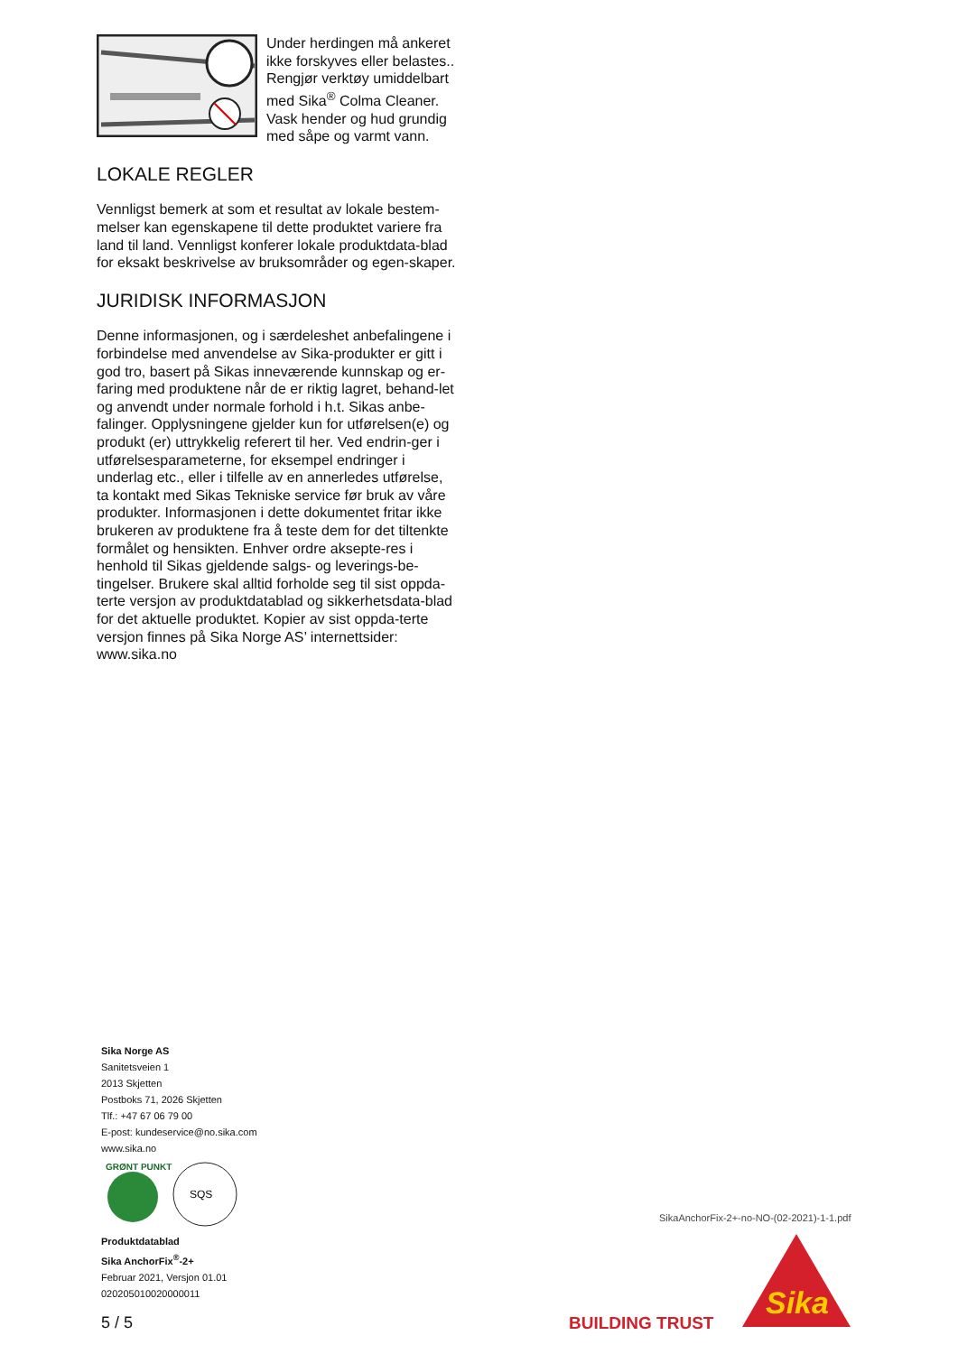Under herdingen må ankeret ikke forskyves eller belastes.. Rengjør verktøy umiddelbart med Sika<sup>®</sup> Colma Cleaner.
Vask hender og hud grundig med såpe og varmt vann.
LOKALE REGLER
Vennligst bemerk at som et resultat av lokale bestem-melser kan egenskapene til dette produktet variere fra land til land. Vennligst konferer lokale produktdata-blad for eksakt beskrivelse av bruksområder og egen-skaper.
JURIDISK INFORMASJON
Denne informasjonen, og i særdeleshet anbefalingene i forbindelse med anvendelse av Sika-produkter er gitt i god tro, basert på Sikas inneværende kunnskap og er-faring med produktene når de er riktig lagret, behand-let og anvendt under normale forhold i h.t. Sikas anbe-falinger. Opplysningene gjelder kun for utførelsen(e) og produkt (er) uttrykkelig referert til her. Ved endrin-ger i utførelsesparameterne, for eksempel endringer i underlag etc., eller i tilfelle av en annerledes utførelse, ta kontakt med Sikas Tekniske service før bruk av våre produkter. Informasjonen i dette dokumentet fritar ikke brukeren av produktene fra å teste dem for det tiltenkte formålet og hensikten. Enhver ordre aksepte-res i henhold til Sikas gjeldende salgs- og leverings-be-tingelser. Brukere skal alltid forholde seg til sist oppda-terte versjon av produktdatablad og sikkerhetsdata-blad for det aktuelle produktet. Kopier av sist oppda-terte versjon finnes på Sika Norge AS’ internettsider: www.sika.no
Sika Norge AS
Sanitetsveien 1
2013 Skjetten
Postboks 71, 2026 Skjetten
Tlf.: +47 67 06 79 00
E-post: kundeservice@no.sika.com
www.sika.no
GRØNT PUNKT
SQS
Produktdatablad
Sika AnchorFix<sup>®</sup>-2+
Februar 2021, Versjon 01.01
020205010020000011
5 / 5
SikaAnchorFix-2+-no-NO-(02-2021)-1-1.pdf
BUILDING TRUST
Sika